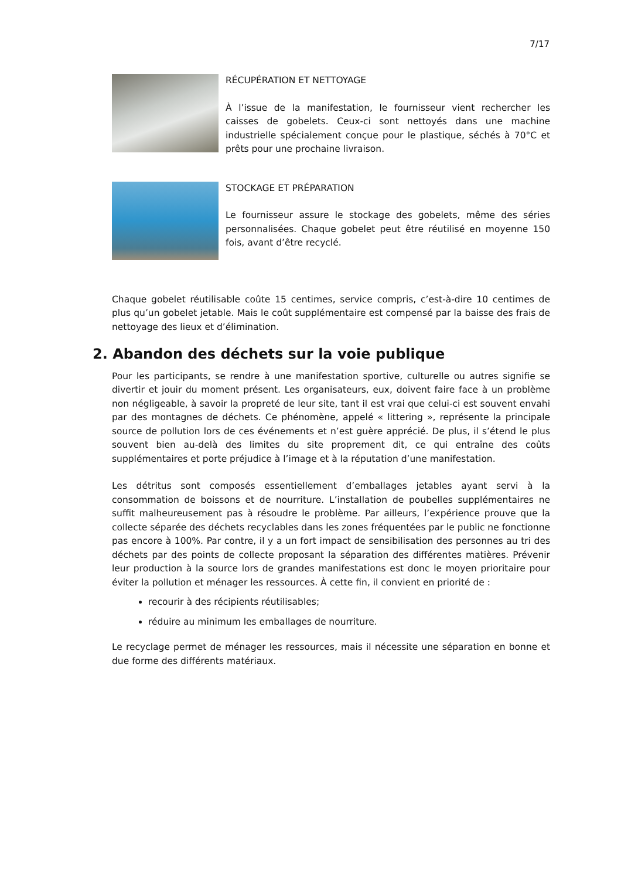7/17
RÉCUPÉRATION ET NETTOYAGE
À l’issue de la manifestation, le fournisseur vient rechercher les caisses de gobelets. Ceux-ci sont nettoyés dans une machine industrielle spécialement conçue pour le plastique, séchés à 70°C et prêts pour une prochaine livraison.
STOCKAGE ET PRÉPARATION
Le fournisseur assure le stockage des gobelets, même des séries personnalisées. Chaque gobelet peut être réutilisé en moyenne 150 fois, avant d’être recyclé.
Chaque gobelet réutilisable coûte 15 centimes, service compris, c’est-à-dire 10 centimes de plus qu’un gobelet jetable. Mais le coût supplémentaire est compensé par la baisse des frais de nettoyage des lieux et d’élimination.
2. Abandon des déchets sur la voie publique
Pour les participants, se rendre à une manifestation sportive, culturelle ou autres signifie se divertir et jouir du moment présent. Les organisateurs, eux, doivent faire face à un problème non négligeable, à savoir la propreté de leur site, tant il est vrai que celui-ci est souvent envahi par des montagnes de déchets. Ce phénomène, appelé « littering », représente la principale source de pollution lors de ces événements et n’est guère apprécié. De plus, il s’étend le plus souvent bien au-delà des limites du site proprement dit, ce qui entraîne des coûts supplémentaires et porte préjudice à l’image et à la réputation d’une manifestation.
Les détritus sont composés essentiellement d’emballages jetables ayant servi à la consommation de boissons et de nourriture. L’installation de poubelles supplémentaires ne suffit malheureusement pas à résoudre le problème. Par ailleurs, l’expérience prouve que la collecte séparée des déchets recyclables dans les zones fréquentées par le public ne fonctionne pas encore à 100%. Par contre, il y a un fort impact de sensibilisation des personnes au tri des déchets par des points de collecte proposant la séparation des différentes matières. Prévenir leur production à la source lors de grandes manifestations est donc le moyen prioritaire pour éviter la pollution et ménager les ressources. À cette fin, il convient en priorité de :
recourir à des récipients réutilisables;
réduire au minimum les emballages de nourriture.
Le recyclage permet de ménager les ressources, mais il nécessite une séparation en bonne et due forme des différents matériaux.